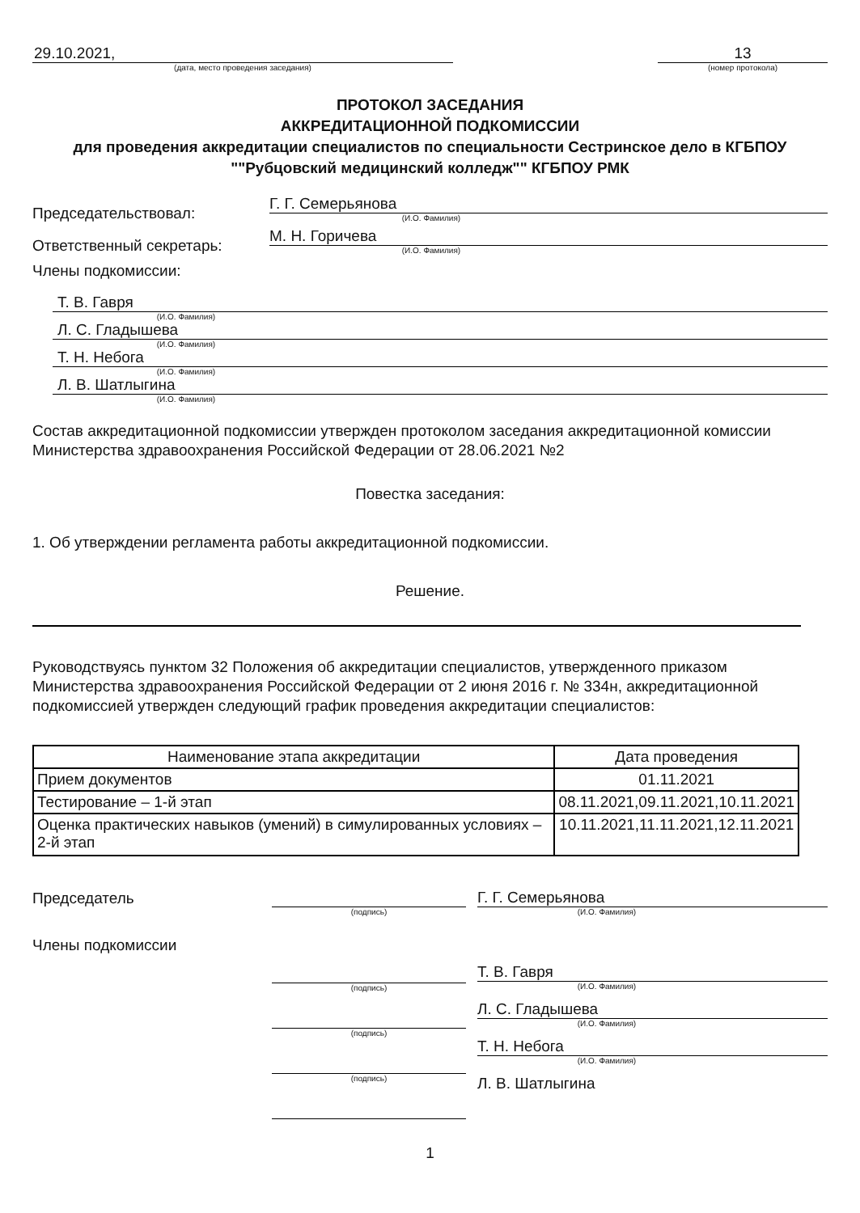29.10.2021,
(дата, место проведения заседания)
13
(номер протокола)
ПРОТОКОЛ ЗАСЕДАНИЯ
АККРЕДИТАЦИОННОЙ ПОДКОМИССИИ
для проведения аккредитации специалистов по специальности Сестринское дело в КГБПОУ ""Рубцовский медицинский колледж"" КГБПОУ РМК
Председательствовал:
Г. Г. Семерьянова
(И.О. Фамилия)
Ответственный секретарь:
М. Н. Горичева
(И.О. Фамилия)
Члены подкомиссии:
Т. В. Гавря
(И.О. Фамилия)
Л. С. Гладышева
(И.О. Фамилия)
Т. Н. Небога
(И.О. Фамилия)
Л. В. Шатлыгина
(И.О. Фамилия)
Состав аккредитационной подкомиссии утвержден протоколом заседания аккредитационной комиссии Министерства здравоохранения Российской Федерации от 28.06.2021 №2
Повестка заседания:
1. Об утверждении регламента работы аккредитационной подкомиссии.
Решение.
Руководствуясь пунктом 32 Положения об аккредитации специалистов, утвержденного приказом Министерства здравоохранения Российской Федерации от 2 июня 2016 г. № 334н, аккредитационной подкомиссией утвержден следующий график проведения аккредитации специалистов:
| Наименование этапа аккредитации | Дата проведения |
| --- | --- |
| Прием документов | 01.11.2021 |
| Тестирование – 1-й этап | 08.11.2021,09.11.2021,10.11.2021 |
| Оценка практических навыков (умений) в симулированных условиях – 2-й этап | 10.11.2021,11.11.2021,12.11.2021 |
Председатель
Члены подкомиссии
(подпись)
(подпись)
(подпись)
(подпись)
Г. Г. Семерьянова
(И.О. Фамилия)
Т. В. Гавря
(И.О. Фамилия)
Л. С. Гладышева
(И.О. Фамилия)
Т. Н. Небога
(И.О. Фамилия)
Л. В. Шатлыгина
1